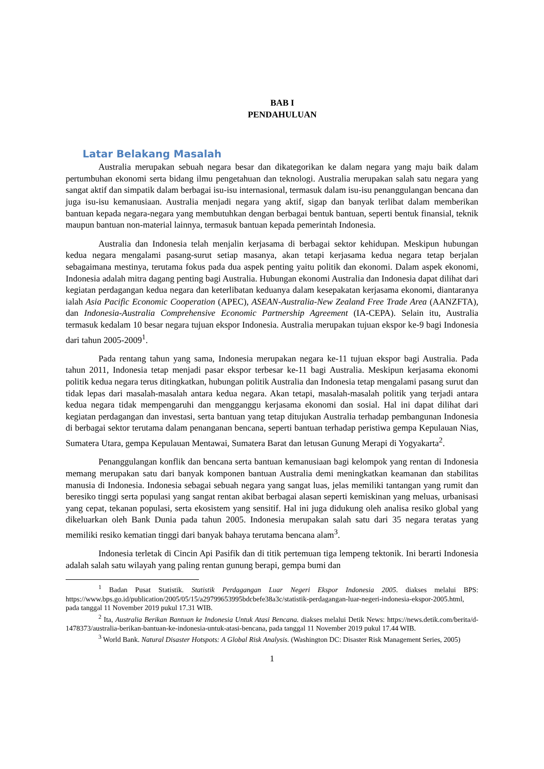BAB I
PENDAHULUAN
Latar Belakang Masalah
Australia merupakan sebuah negara besar dan dikategorikan ke dalam negara yang maju baik dalam pertumbuhan ekonomi serta bidang ilmu pengetahuan dan teknologi. Australia merupakan salah satu negara yang sangat aktif dan simpatik dalam berbagai isu-isu internasional, termasuk dalam isu-isu penanggulangan bencana dan juga isu-isu kemanusiaan. Australia menjadi negara yang aktif, sigap dan banyak terlibat dalam memberikan bantuan kepada negara-negara yang membutuhkan dengan berbagai bentuk bantuan, seperti bentuk finansial, teknik maupun bantuan non-material lainnya, termasuk bantuan kepada pemerintah Indonesia.
Australia dan Indonesia telah menjalin kerjasama di berbagai sektor kehidupan. Meskipun hubungan kedua negara mengalami pasang-surut setiap masanya, akan tetapi kerjasama kedua negara tetap berjalan sebagaimana mestinya, terutama fokus pada dua aspek penting yaitu politik dan ekonomi. Dalam aspek ekonomi, Indonesia adalah mitra dagang penting bagi Australia. Hubungan ekonomi Australia dan Indonesia dapat dilihat dari kegiatan perdagangan kedua negara dan keterlibatan keduanya dalam kesepakatan kerjasama ekonomi, diantaranya ialah Asia Pacific Economic Cooperation (APEC), ASEAN-Australia-New Zealand Free Trade Area (AANZFTA), dan Indonesia-Australia Comprehensive Economic Partnership Agreement (IA-CEPA). Selain itu, Australia termasuk kedalam 10 besar negara tujuan ekspor Indonesia. Australia merupakan tujuan ekspor ke-9 bagi Indonesia dari tahun 2005-2009<sup>1</sup>.
Pada rentang tahun yang sama, Indonesia merupakan negara ke-11 tujuan ekspor bagi Australia. Pada tahun 2011, Indonesia tetap menjadi pasar ekspor terbesar ke-11 bagi Australia. Meskipun kerjasama ekonomi politik kedua negara terus ditingkatkan, hubungan politik Australia dan Indonesia tetap mengalami pasang surut dan tidak lepas dari masalah-masalah antara kedua negara. Akan tetapi, masalah-masalah politik yang terjadi antara kedua negara tidak mempengaruhi dan mengganggu kerjasama ekonomi dan sosial. Hal ini dapat dilihat dari kegiatan perdagangan dan investasi, serta bantuan yang tetap ditujukan Australia terhadap pembangunan Indonesia di berbagai sektor terutama dalam penanganan bencana, seperti bantuan terhadap peristiwa gempa Kepulauan Nias, Sumatera Utara, gempa Kepulauan Mentawai, Sumatera Barat dan letusan Gunung Merapi di Yogyakarta<sup>2</sup>.
Penanggulangan konflik dan bencana serta bantuan kemanusiaan bagi kelompok yang rentan di Indonesia memang merupakan satu dari banyak komponen bantuan Australia demi meningkatkan keamanan dan stabilitas manusia di Indonesia. Indonesia sebagai sebuah negara yang sangat luas, jelas memiliki tantangan yang rumit dan beresiko tinggi serta populasi yang sangat rentan akibat berbagai alasan seperti kemiskinan yang meluas, urbanisasi yang cepat, tekanan populasi, serta ekosistem yang sensitif. Hal ini juga didukung oleh analisa resiko global yang dikeluarkan oleh Bank Dunia pada tahun 2005. Indonesia merupakan salah satu dari 35 negara teratas yang memiliki resiko kematian tinggi dari banyak bahaya terutama bencana alam<sup>3</sup>.
Indonesia terletak di Cincin Api Pasifik dan di titik pertemuan tiga lempeng tektonik. Ini berarti Indonesia adalah salah satu wilayah yang paling rentan gunung berapi, gempa bumi dan
<sup>1</sup> Badan Pusat Statistik. Statistik Perdagangan Luar Negeri Ekspor Indonesia 2005. diakses melalui BPS: https://www.bps.go.id/publication/2005/05/15/a29799653995bdcbefe38a3c/statistik-perdagangan-luar-negeri-indonesia-ekspor-2005.html, pada tanggal 11 November 2019 pukul 17.31 WIB.
<sup>2</sup> Ita, Australia Berikan Bantuan ke Indonesia Untuk Atasi Bencana. diakses melalui Detik News: https://news.detik.com/berita/d-1478373/australia-berikan-bantuan-ke-indonesia-untuk-atasi-bencana, pada tanggal 11 November 2019 pukul 17.44 WIB.
<sup>3</sup> World Bank. Natural Disaster Hotspots: A Global Risk Analysis. (Washington DC: Disaster Risk Management Series, 2005)
1